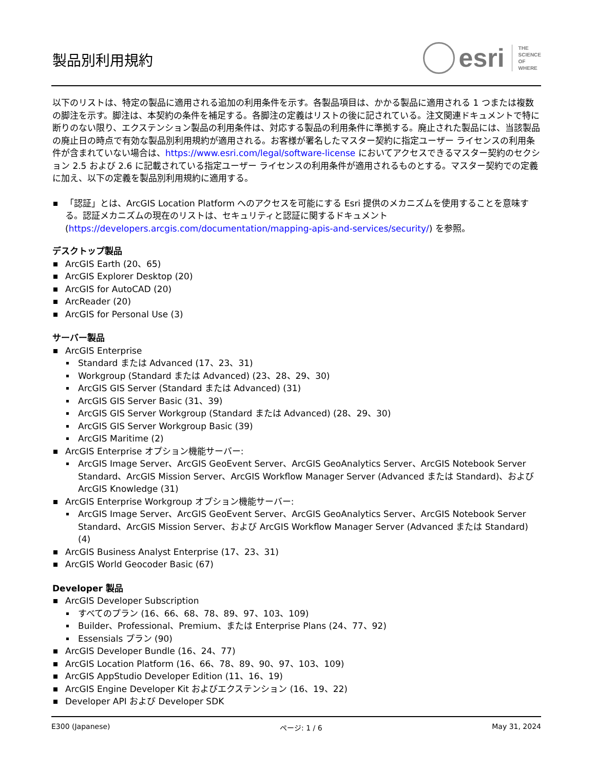製品別利用規約
esri
THE
SCIENCE
OF
WHERE
以下のリストは、特定の製品に適用される追加の利用条件を示す。各製品項目は、かかる製品に適用される 1 つまたは複数の脚注を示す。脚注は、本契約の条件を補足する。各脚注の定義はリストの後に記されている。注文関連ドキュメントで特に断りのない限り、エクステンション製品の利用条件は、対応する製品の利用条件に準拠する。廃止された製品には、当該製品の廃止日の時点で有効な製品別利用規約が適用される。お客様が署名したマスター契約に指定ユーザー ライセンスの利用条件が含まれていない場合は、https://www.esri.com/legal/software-license においてアクセスできるマスター契約のセクション 2.5 および 2.6 に記載されている指定ユーザー ライセンスの利用条件が適用されるものとする。マスター契約での定義に加え、以下の定義を製品別利用規約に適用する。
「認証」とは、ArcGIS Location Platform へのアクセスを可能にする Esri 提供のメカニズムを使用することを意味する。認証メカニズムの現在のリストは、セキュリティと認証に関するドキュメント (https://developers.arcgis.com/documentation/mapping-apis-and-services/security/) を参照。
デスクトップ製品
ArcGIS Earth (20、65)
ArcGIS Explorer Desktop (20)
ArcGIS for AutoCAD (20)
ArcReader (20)
ArcGIS for Personal Use (3)
サーバー製品
ArcGIS Enterprise
Standard または Advanced (17、23、31)
Workgroup (Standard または Advanced) (23、28、29、30)
ArcGIS GIS Server (Standard または Advanced) (31)
ArcGIS GIS Server Basic (31、39)
ArcGIS GIS Server Workgroup (Standard または Advanced) (28、29、30)
ArcGIS GIS Server Workgroup Basic (39)
ArcGIS Maritime (2)
ArcGIS Enterprise オプション機能サーバー:
ArcGIS Image Server、ArcGIS GeoEvent Server、ArcGIS GeoAnalytics Server、ArcGIS Notebook Server Standard、ArcGIS Mission Server、ArcGIS Workflow Manager Server (Advanced または Standard)、および ArcGIS Knowledge (31)
ArcGIS Enterprise Workgroup オプション機能サーバー:
ArcGIS Image Server、ArcGIS GeoEvent Server、ArcGIS GeoAnalytics Server、ArcGIS Notebook Server Standard、ArcGIS Mission Server、および ArcGIS Workflow Manager Server (Advanced または Standard) (4)
ArcGIS Business Analyst Enterprise (17、23、31)
ArcGIS World Geocoder Basic (67)
Developer 製品
ArcGIS Developer Subscription
すべてのプラン (16、66、68、78、89、97、103、109)
Builder、Professional、Premium、または Enterprise Plans (24、77、92)
Essensials プラン (90)
ArcGIS Developer Bundle (16、24、77)
ArcGIS Location Platform (16、66、78、89、90、97、103、109)
ArcGIS AppStudio Developer Edition (11、16、19)
ArcGIS Engine Developer Kit およびエクステンション (16、19、22)
Developer API および Developer SDK
E300 (Japanese) ページ: 1 / 6 May 31, 2024